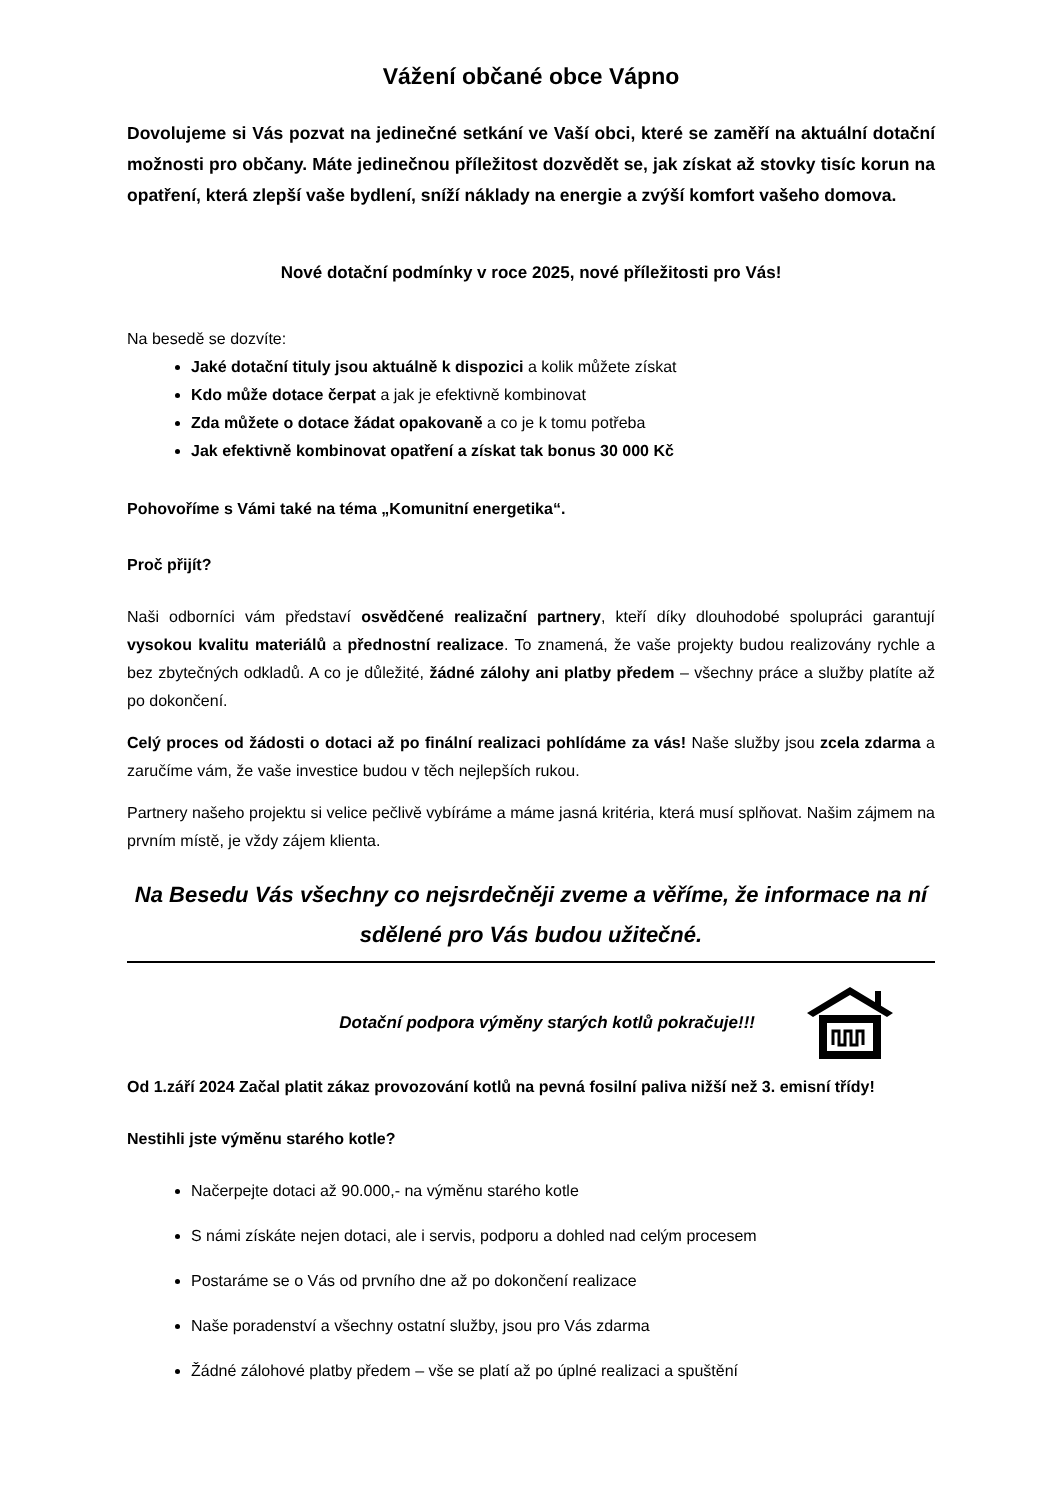Vážení občané obce Vápno
Dovolujeme si Vás pozvat na jedinečné setkání ve Vaší obci, které se zaměří na aktuální dotační možnosti pro občany. Máte jedinečnou příležitost dozvědět se, jak získat až stovky tisíc korun na opatření, která zlepší vaše bydlení, sníží náklady na energie a zvýší komfort vašeho domova.
Nové dotační podmínky v roce 2025, nové příležitosti pro Vás!
Na besedě se dozvíte:
Jaké dotační tituly jsou aktuálně k dispozici a kolik můžete získat
Kdo může dotace čerpat a jak je efektivně kombinovat
Zda můžete o dotace žádat opakovaně a co je k tomu potřeba
Jak efektivně kombinovat opatření a získat tak bonus 30 000 Kč
Pohovoříme s Vámi také na téma „Komunitní energetika“.
Proč přijít?
Naši odborníci vám představí osvědčené realizační partnery, kteří díky dlouhodobé spolupráci garantují vysokou kvalitu materiálů a přednostní realizace. To znamená, že vaše projekty budou realizovány rychle a bez zbytečných odkladů. A co je důležité, žádné zálohy ani platby předem – všechny práce a služby platíte až po dokončení.
Celý proces od žádosti o dotaci až po finální realizaci pohlídáme za vás! Naše služby jsou zcela zdarma a zaručíme vám, že vaše investice budou v těch nejlepších rukou.
Partnery našeho projektu si velice pečlivě vybíráme a máme jasná kritéria, která musí splňovat. Našim zájmem na prvním místě, je vždy zájem klienta.
Na Besedu Vás všechny co nejsrdečněji zveme a věříme, že informace na ní sdělené pro Vás budou užitečné.
Dotační podpora výměny starých kotlů pokračuje!!!
Od 1.září 2024 Začal platit zákaz provozování kotlů na pevná fosilní paliva nižší než 3. emisní třídy!
Nestihli jste výměnu starého kotle?
Načerpejte dotaci až 90.000,- na výměnu starého kotle
S námi získáte nejen dotaci, ale i servis, podporu a dohled nad celým procesem
Postaráme se o Vás od prvního dne až po dokončení realizace
Naše poradenství a všechny ostatní služby, jsou pro Vás zdarma
Žádné zálohové platby předem – vše se platí až po úplné realizaci a spuštění